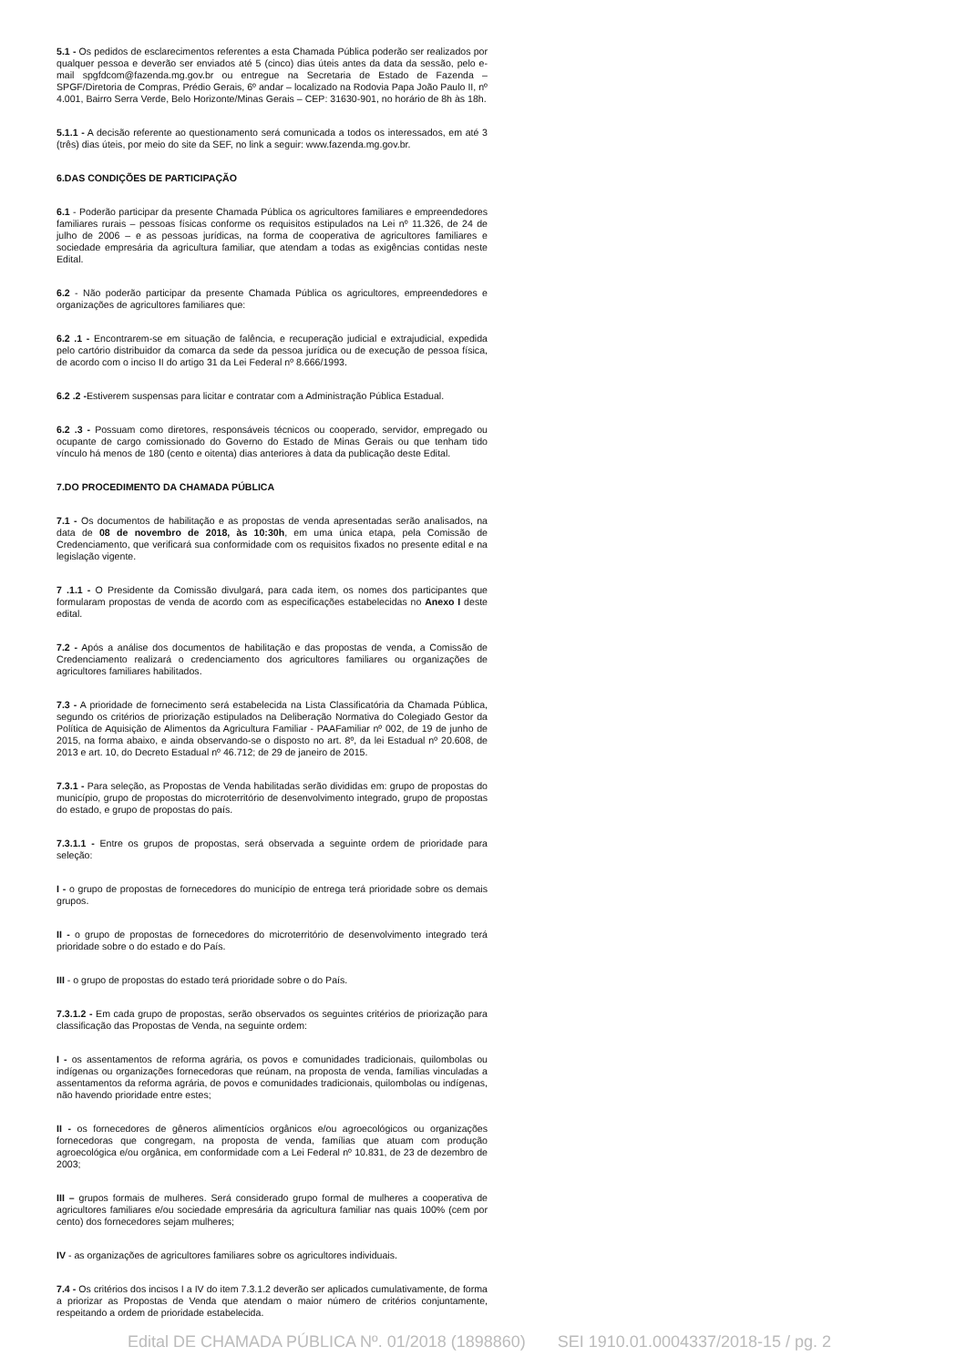5.1 - Os pedidos de esclarecimentos referentes a esta Chamada Pública poderão ser realizados por qualquer pessoa e deverão ser enviados até 5 (cinco) dias úteis antes da data da sessão, pelo e-mail spgfdcom@fazenda.mg.gov.br ou entregue na Secretaria de Estado de Fazenda – SPGF/Diretoria de Compras, Prédio Gerais, 6º andar – localizado na Rodovia Papa João Paulo II, nº 4.001, Bairro Serra Verde, Belo Horizonte/Minas Gerais – CEP: 31630-901, no horário de 8h às 18h.
5.1.1 - A decisão referente ao questionamento será comunicada a todos os interessados, em até 3 (três) dias úteis, por meio do site da SEF, no link a seguir: www.fazenda.mg.gov.br.
6.DAS CONDIÇÕES DE PARTICIPAÇÃO
6.1 - Poderão participar da presente Chamada Pública os agricultores familiares e empreendedores familiares rurais – pessoas físicas conforme os requisitos estipulados na Lei nº 11.326, de 24 de julho de 2006 – e as pessoas jurídicas, na forma de cooperativa de agricultores familiares e sociedade empresária da agricultura familiar, que atendam a todas as exigências contidas neste Edital.
6.2 - Não poderão participar da presente Chamada Pública os agricultores, empreendedores e organizações de agricultores familiares que:
6.2 .1 - Encontrarem-se em situação de falência, e recuperação judicial e extrajudicial, expedida pelo cartório distribuidor da comarca da sede da pessoa jurídica ou de execução de pessoa física, de acordo com o inciso II do artigo 31 da Lei Federal nº 8.666/1993.
6.2 .2 -Estiverem suspensas para licitar e contratar com a Administração Pública Estadual.
6.2 .3 - Possuam como diretores, responsáveis técnicos ou cooperado, servidor, empregado ou ocupante de cargo comissionado do Governo do Estado de Minas Gerais ou que tenham tido vínculo há menos de 180 (cento e oitenta) dias anteriores à data da publicação deste Edital.
7.DO PROCEDIMENTO DA CHAMADA PÚBLICA
7.1 - Os documentos de habilitação e as propostas de venda apresentadas serão analisados, na data de 08 de novembro de 2018, às 10:30h, em uma única etapa, pela Comissão de Credenciamento, que verificará sua conformidade com os requisitos fixados no presente edital e na legislação vigente.
7 .1.1 - O Presidente da Comissão divulgará, para cada item, os nomes dos participantes que formularam propostas de venda de acordo com as especificações estabelecidas no Anexo I deste edital.
7.2 - Após a análise dos documentos de habilitação e das propostas de venda, a Comissão de Credenciamento realizará o credenciamento dos agricultores familiares ou organizações de agricultores familiares habilitados.
7.3 - A prioridade de fornecimento será estabelecida na Lista Classificatória da Chamada Pública, segundo os critérios de priorização estipulados na Deliberação Normativa do Colegiado Gestor da Política de Aquisição de Alimentos da Agricultura Familiar - PAAFamiliar nº 002, de 19 de junho de 2015, na forma abaixo, e ainda observando-se o disposto no art. 8º, da lei Estadual nº 20.608, de 2013 e art. 10, do Decreto Estadual nº 46.712; de 29 de janeiro de 2015.
7.3.1 - Para seleção, as Propostas de Venda habilitadas serão divididas em: grupo de propostas do município, grupo de propostas do microterritório de desenvolvimento integrado, grupo de propostas do estado, e grupo de propostas do país.
7.3.1.1 - Entre os grupos de propostas, será observada a seguinte ordem de prioridade para seleção:
I - o grupo de propostas de fornecedores do município de entrega terá prioridade sobre os demais grupos.
II - o grupo de propostas de fornecedores do microterritório de desenvolvimento integrado terá prioridade sobre o do estado e do País.
III - o grupo de propostas do estado terá prioridade sobre o do País.
7.3.1.2 - Em cada grupo de propostas, serão observados os seguintes critérios de priorização para classificação das Propostas de Venda, na seguinte ordem:
I - os assentamentos de reforma agrária, os povos e comunidades tradicionais, quilombolas ou indígenas ou organizações fornecedoras que reúnam, na proposta de venda, famílias vinculadas a assentamentos da reforma agrária, de povos e comunidades tradicionais, quilombolas ou indígenas, não havendo prioridade entre estes;
II - os fornecedores de gêneros alimentícios orgânicos e/ou agroecológicos ou organizações fornecedoras que congregam, na proposta de venda, famílias que atuam com produção agroecológica e/ou orgânica, em conformidade com a Lei Federal nº 10.831, de 23 de dezembro de 2003;
III – grupos formais de mulheres. Será considerado grupo formal de mulheres a cooperativa de agricultores familiares e/ou sociedade empresária da agricultura familiar nas quais 100% (cem por cento) dos fornecedores sejam mulheres;
IV - as organizações de agricultores familiares sobre os agricultores individuais.
7.4 - Os critérios dos incisos I a IV do item 7.3.1.2 deverão ser aplicados cumulativamente, de forma a priorizar as Propostas de Venda que atendam o maior número de critérios conjuntamente, respeitando a ordem de prioridade estabelecida.
Edital DE CHAMADA PÚBLICA Nº. 01/2018 (1898860) SEI 1910.01.0004337/2018-15 / pg. 2